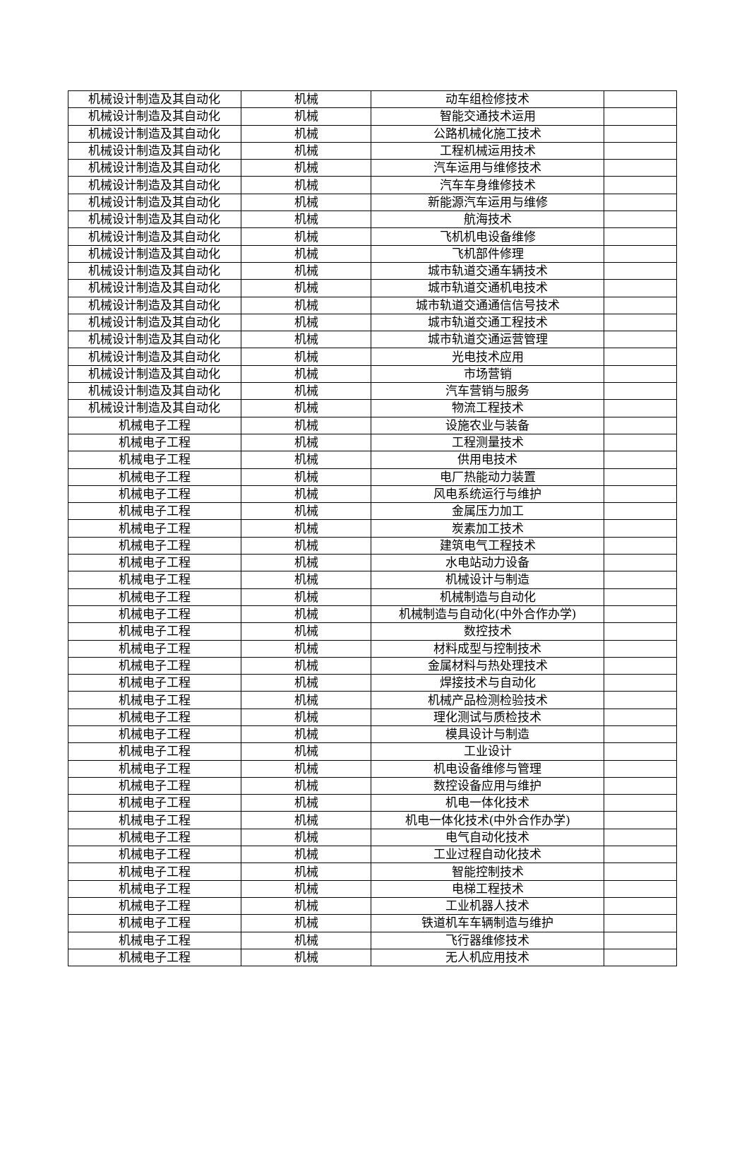| 机械设计制造及其自动化 | 机械 | 动车组检修技术 | |
| 机械设计制造及其自动化 | 机械 | 智能交通技术运用 | |
| 机械设计制造及其自动化 | 机械 | 公路机械化施工技术 | |
| 机械设计制造及其自动化 | 机械 | 工程机械运用技术 | |
| 机械设计制造及其自动化 | 机械 | 汽车运用与维修技术 | |
| 机械设计制造及其自动化 | 机械 | 汽车车身维修技术 | |
| 机械设计制造及其自动化 | 机械 | 新能源汽车运用与维修 | |
| 机械设计制造及其自动化 | 机械 | 航海技术 | |
| 机械设计制造及其自动化 | 机械 | 飞机机电设备维修 | |
| 机械设计制造及其自动化 | 机械 | 飞机部件修理 | |
| 机械设计制造及其自动化 | 机械 | 城市轨道交通车辆技术 | |
| 机械设计制造及其自动化 | 机械 | 城市轨道交通机电技术 | |
| 机械设计制造及其自动化 | 机械 | 城市轨道交通通信信号技术 | |
| 机械设计制造及其自动化 | 机械 | 城市轨道交通工程技术 | |
| 机械设计制造及其自动化 | 机械 | 城市轨道交通运营管理 | |
| 机械设计制造及其自动化 | 机械 | 光电技术应用 | |
| 机械设计制造及其自动化 | 机械 | 市场营销 | |
| 机械设计制造及其自动化 | 机械 | 汽车营销与服务 | |
| 机械设计制造及其自动化 | 机械 | 物流工程技术 | |
| 机械电子工程 | 机械 | 设施农业与装备 | |
| 机械电子工程 | 机械 | 工程测量技术 | |
| 机械电子工程 | 机械 | 供用电技术 | |
| 机械电子工程 | 机械 | 电厂热能动力装置 | |
| 机械电子工程 | 机械 | 风电系统运行与维护 | |
| 机械电子工程 | 机械 | 金属压力加工 | |
| 机械电子工程 | 机械 | 炭素加工技术 | |
| 机械电子工程 | 机械 | 建筑电气工程技术 | |
| 机械电子工程 | 机械 | 水电站动力设备 | |
| 机械电子工程 | 机械 | 机械设计与制造 | |
| 机械电子工程 | 机械 | 机械制造与自动化 | |
| 机械电子工程 | 机械 | 机械制造与自动化(中外合作办学) | |
| 机械电子工程 | 机械 | 数控技术 | |
| 机械电子工程 | 机械 | 材料成型与控制技术 | |
| 机械电子工程 | 机械 | 金属材料与热处理技术 | |
| 机械电子工程 | 机械 | 焊接技术与自动化 | |
| 机械电子工程 | 机械 | 机械产品检测检验技术 | |
| 机械电子工程 | 机械 | 理化测试与质检技术 | |
| 机械电子工程 | 机械 | 模具设计与制造 | |
| 机械电子工程 | 机械 | 工业设计 | |
| 机械电子工程 | 机械 | 机电设备维修与管理 | |
| 机械电子工程 | 机械 | 数控设备应用与维护 | |
| 机械电子工程 | 机械 | 机电一体化技术 | |
| 机械电子工程 | 机械 | 机电一体化技术(中外合作办学) | |
| 机械电子工程 | 机械 | 电气自动化技术 | |
| 机械电子工程 | 机械 | 工业过程自动化技术 | |
| 机械电子工程 | 机械 | 智能控制技术 | |
| 机械电子工程 | 机械 | 电梯工程技术 | |
| 机械电子工程 | 机械 | 工业机器人技术 | |
| 机械电子工程 | 机械 | 铁道机车车辆制造与维护 | |
| 机械电子工程 | 机械 | 飞行器维修技术 | |
| 机械电子工程 | 机械 | 无人机应用技术 | |